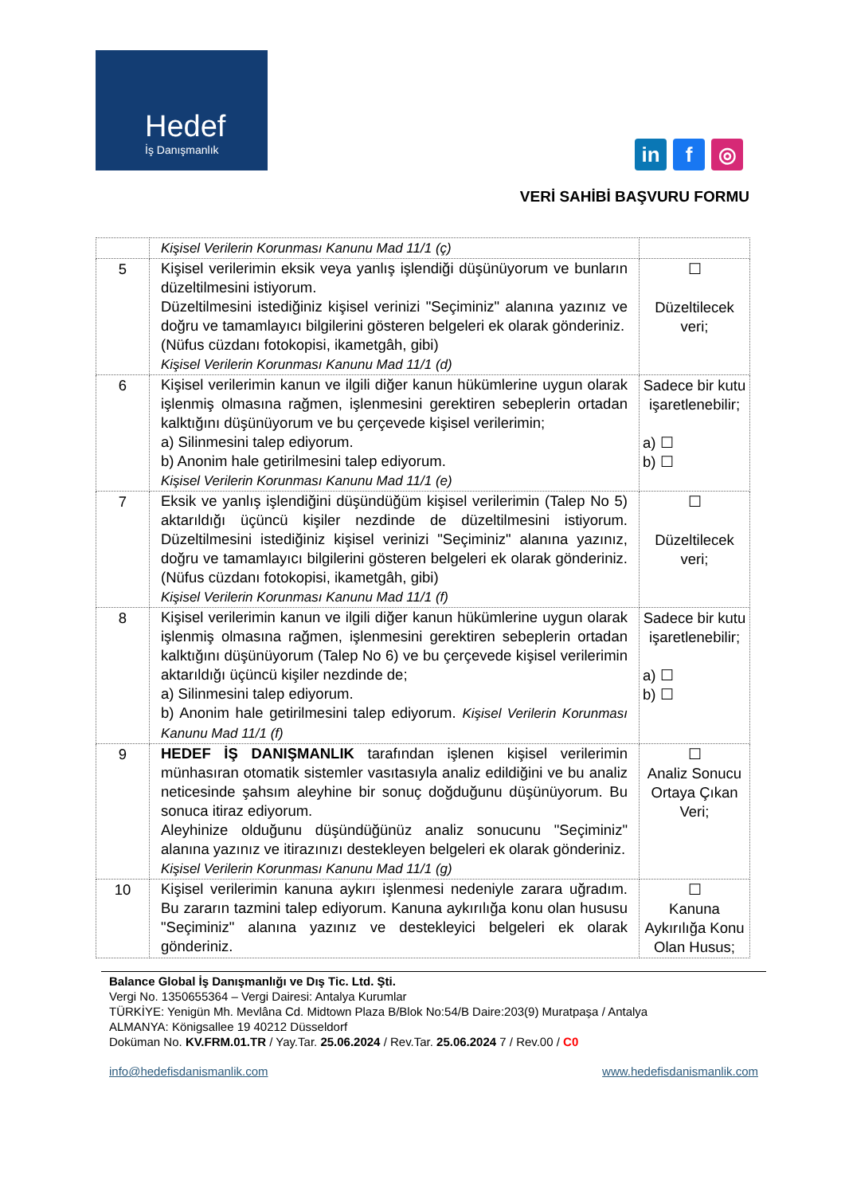Hedef
İş Danışmanlık
in f ◎
VERİ SAHİBİ BAŞVURU FORMU
| | Kişisel Verilerin Korunması Kanunu Mad 11/1 (ç) | |
| 5 | Kişisel verilerimin eksik veya yanlış işlendiği düşünüyorum ve bunların düzeltilmesini istiyorum. Düzeltilmesini istediğiniz kişisel verinizi "Seçiminiz" alanına yazınız ve doğru ve tamamlayıcı bilgilerini gösteren belgeleri ek olarak gönderiniz. (Nüfus cüzdanı fotokopisi, ikametgâh, gibi) Kişisel Verilerin Korunması Kanunu Mad 11/1 (d) | ☐ Düzeltilecek veri; |
| 6 | Kişisel verilerimin kanun ve ilgili diğer kanun hükümlerine uygun olarak işlenmiş olmasına rağmen, işlenmesini gerektiren sebeplerin ortadan kalktığını düşünüyorum ve bu çerçevede kişisel verilerimin; a) Silinmesini talep ediyorum. b) Anonim hale getirilmesini talep ediyorum. Kişisel Verilerin Korunması Kanunu Mad 11/1 (e) | Sadece bir kutu işaretlenebilir; a) ☐ b) ☐ |
| 7 | Eksik ve yanlış işlendiğini düşündüğüm kişisel verilerimin (Talep No 5) aktarıldığı üçüncü kişiler nezdinde de düzeltilmesini istiyorum. Düzeltilmesini istediğiniz kişisel verinizi "Seçiminiz" alanına yazınız, doğru ve tamamlayıcı bilgilerini gösteren belgeleri ek olarak gönderiniz. (Nüfus cüzdanı fotokopisi, ikametgâh, gibi) Kişisel Verilerin Korunması Kanunu Mad 11/1 (f) | ☐ Düzeltilecek veri; |
| 8 | Kişisel verilerimin kanun ve ilgili diğer kanun hükümlerine uygun olarak işlenmiş olmasına rağmen, işlenmesini gerektiren sebeplerin ortadan kalktığını düşünüyorum (Talep No 6) ve bu çerçevede kişisel verilerimin aktarıldığı üçüncü kişiler nezdinde de; a) Silinmesini talep ediyorum. b) Anonim hale getirilmesini talep ediyorum. Kişisel Verilerin Korunması Kanunu Mad 11/1 (f) | Sadece bir kutu işaretlenebilir; a) ☐ b) ☐ |
| 9 | HEDEF İŞ DANIŞMANLIK tarafından işlenen kişisel verilerimin münhasıran otomatik sistemler vasıtasıyla analiz edildiğini ve bu analiz neticesinde şahsım aleyhine bir sonuç doğduğunu düşünüyorum. Bu sonuca itiraz ediyorum. Aleyhinize olduğunu düşündüğünüz analiz sonucunu "Seçiminiz" alanına yazınız ve itirazınızı destekleyen belgeleri ek olarak gönderiniz. Kişisel Verilerin Korunması Kanunu Mad 11/1 (g) | ☐ Analiz Sonucu Ortaya Çıkan Veri; |
| 10 | Kişisel verilerimin kanuna aykırı işlenmesi nedeniyle zarara uğradım. Bu zararın tazmini talep ediyorum. Kanuna aykırılığa konu olan hususu "Seçiminiz" alanına yazınız ve destekleyici belgeleri ek olarak gönderiniz. | ☐ Kanuna Aykırılığa Konu Olan Husus; |
Balance Global İş Danışmanlığı ve Dış Tic. Ltd. Şti.
Vergi No. 1350655364 – Vergi Dairesi: Antalya Kurumlar
TÜRKİYE: Yenigün Mh. Mevlâna Cd. Midtown Plaza B/Blok No:54/B Daire:203(9) Muratpaşa / Antalya
ALMANYA: Königsallee 19 40212 Düsseldorf
Doküman No. KV.FRM.01.TR / Yay.Tar. 25.06.2024 / Rev.Tar. 25.06.2024 7 / Rev.00 / C0
info@hedefisdanismanlik.com www.hedefisdanismanlik.com